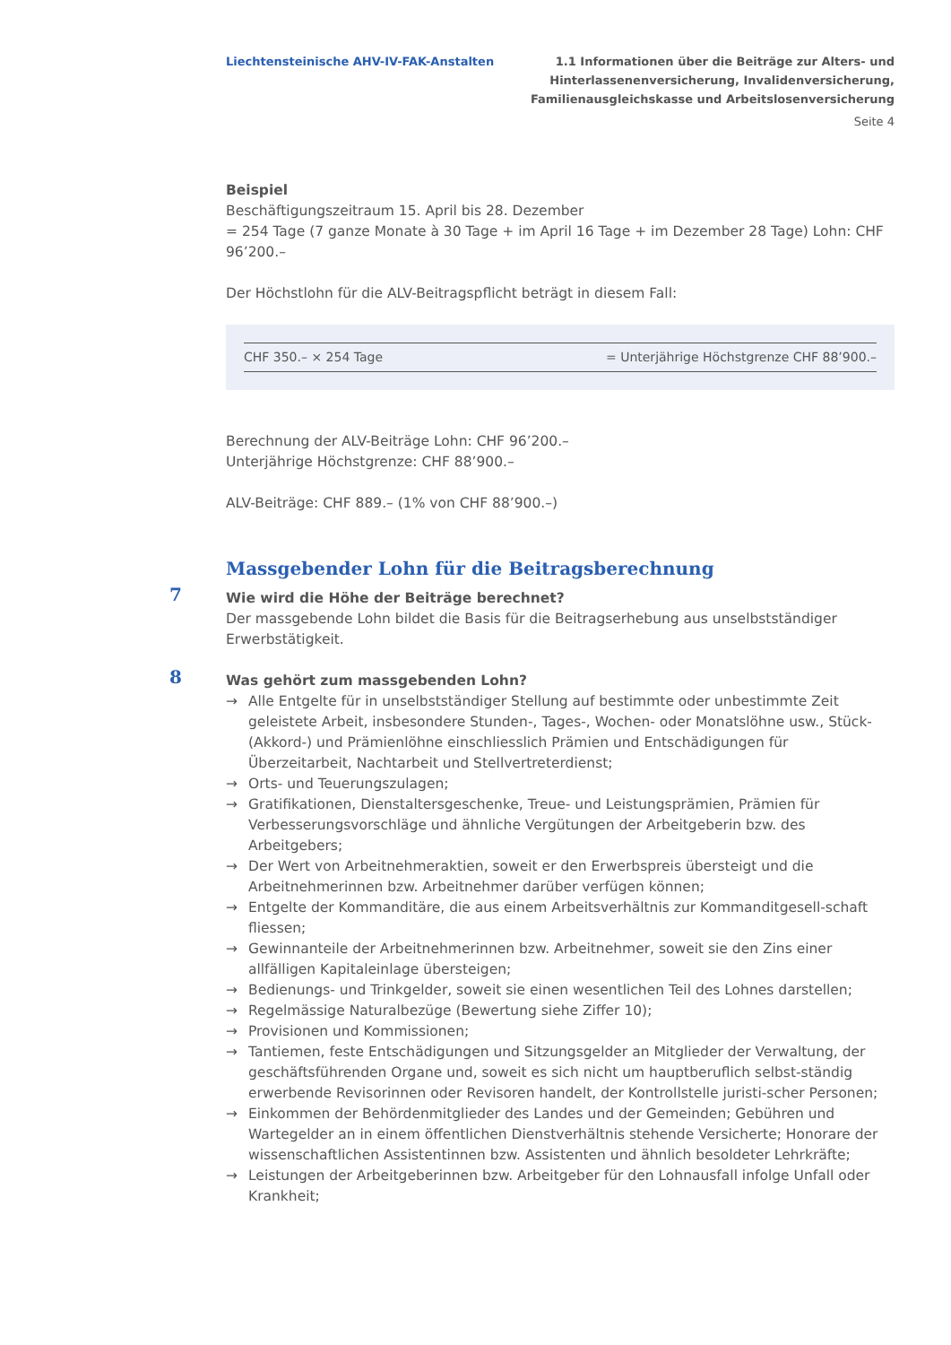Liechtensteinische AHV-IV-FAK-Anstalten
1.1 Informationen über die Beiträge zur Alters- und
Hinterlassenenversicherung, Invalidenversicherung,
Familienausgleichskasse und Arbeitslosenversicherung
Seite 4
Beispiel
Beschäftigungszeitraum 15. April bis 28. Dezember
= 254 Tage (7 ganze Monate à 30 Tage + im April 16 Tage + im Dezember 28 Tage) Lohn: CHF 96’200.–
Der Höchstlohn für die ALV-Beitragspflicht beträgt in diesem Fall:
CHF 350.– × 254 Tage = Unterjährige Höchstgrenze CHF 88’900.–
Berechnung der ALV-Beiträge Lohn: CHF 96’200.–
Unterjährige Höchstgrenze: CHF 88’900.–
ALV-Beiträge: CHF 889.– (1% von CHF 88’900.–)
Massgebender Lohn für die Beitragsberechnung
7 Wie wird die Höhe der Beiträge berechnet?
Der massgebende Lohn bildet die Basis für die Beitragserhebung aus unselbstständiger Erwerbstätigkeit.
8 Was gehört zum massgebenden Lohn?
→ Alle Entgelte für in unselbstständiger Stellung auf bestimmte oder unbestimmte Zeit geleistete Arbeit, insbesondere Stunden-, Tages-, Wochen- oder Monatslöhne usw., Stück- (Akkord-) und Prämienlöhne einschliesslich Prämien und Entschädigungen für Überzeitarbeit, Nachtarbeit und Stellvertreterdienst;
→ Orts- und Teuerungszulagen;
→ Gratifikationen, Dienstaltersgeschenke, Treue- und Leistungsprämien, Prämien für Verbesserungsvorschläge und ähnliche Vergütungen der Arbeitgeberin bzw. des Arbeitgebers;
→ Der Wert von Arbeitnehmeraktien, soweit er den Erwerbspreis übersteigt und die Arbeitnehmerinnen bzw. Arbeitnehmer darüber verfügen können;
→ Entgelte der Kommanditäre, die aus einem Arbeitsverhältnis zur Kommanditgesell-schaft fliessen;
→ Gewinnanteile der Arbeitnehmerinnen bzw. Arbeitnehmer, soweit sie den Zins einer allfälligen Kapitaleinlage übersteigen;
→ Bedienungs- und Trinkgelder, soweit sie einen wesentlichen Teil des Lohnes darstellen;
→ Regelmässige Naturalbezüge (Bewertung siehe Ziffer 10);
→ Provisionen und Kommissionen;
→ Tantiemen, feste Entschädigungen und Sitzungsgelder an Mitglieder der Verwaltung, der geschäftsführenden Organe und, soweit es sich nicht um hauptberuflich selbst-ständig erwerbende Revisorinnen oder Revisoren handelt, der Kontrollstelle juristi-scher Personen;
→ Einkommen der Behördenmitglieder des Landes und der Gemeinden; Gebühren und Wartegelder an in einem öffentlichen Dienstverhältnis stehende Versicherte; Honorare der wissenschaftlichen Assistentinnen bzw. Assistenten und ähnlich besoldeter Lehrkräfte;
→ Leistungen der Arbeitgeberinnen bzw. Arbeitgeber für den Lohnausfall infolge Unfall oder Krankheit;